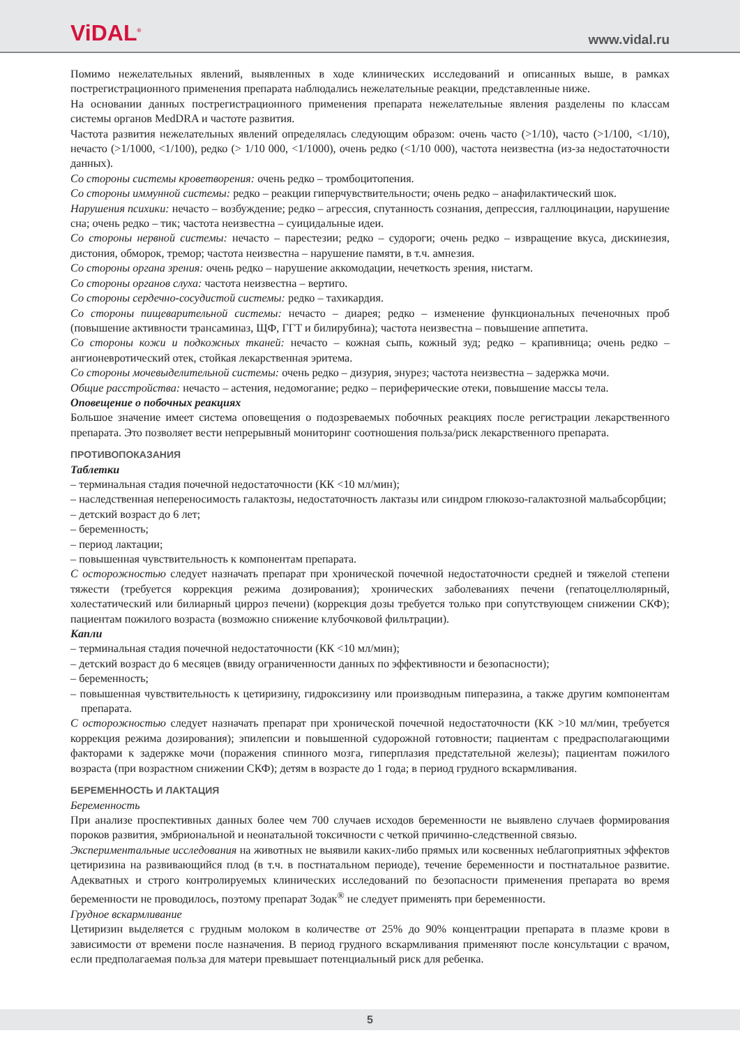ViDAL<sup>®</sup>
www.vidal.ru
Помимо нежелательных явлений, выявленных в ходе клинических исследований и описанных выше, в рамках пострегистрационного применения препарата наблюдались нежелательные реакции, представленные ниже.
На основании данных пострегистрационного применения препарата нежелательные явления разделены по классам системы органов MedDRA и частоте развития.
Частота развития нежелательных явлений определялась следующим образом: очень часто (>1/10), часто (>1/100, <1/10), нечасто (>1/1000, <1/100), редко (> 1/10 000, <1/1000), очень редко (<1/10 000), частота неизвестна (из-за недостаточности данных).
Со стороны системы кроветворения: очень редко – тромбоцитопения.
Со стороны иммунной системы: редко – реакции гиперчувствительности; очень редко – анафилактический шок.
Нарушения психики: нечасто – возбуждение; редко – агрессия, спутанность сознания, депрессия, галлюцинации, нарушение сна; очень редко – тик; частота неизвестна – суицидальные идеи.
Со стороны нервной системы: нечасто – парестезии; редко – судороги; очень редко – извращение вкуса, дискинезия, дистония, обморок, тремор; частота неизвестна – нарушение памяти, в т.ч. амнезия.
Со стороны органа зрения: очень редко – нарушение аккомодации, нечеткость зрения, нистагм.
Со стороны органов слуха: частота неизвестна – вертиго.
Со стороны сердечно-сосудистой системы: редко – тахикардия.
Со стороны пищеварительной системы: нечасто – диарея; редко – изменение функциональных печеночных проб (повышение активности трансаминаз, ЩФ, ГГТ и билирубина); частота неизвестна – повышение аппетита.
Со стороны кожи и подкожных тканей: нечасто – кожная сыпь, кожный зуд; редко – крапивница; очень редко – ангионевротический отек, стойкая лекарственная эритема.
Со стороны мочевыделительной системы: очень редко – дизурия, энурез; частота неизвестна – задержка мочи.
Общие расстройства: нечасто – астения, недомогание; редко – периферические отеки, повышение массы тела.
Оповещение о побочных реакциях
Большое значение имеет система оповещения о подозреваемых побочных реакциях после регистрации лекарственного препарата. Это позволяет вести непрерывный мониторинг соотношения польза/риск лекарственного препарата.
ПРОТИВОПОКАЗАНИЯ
Таблетки
– терминальная стадия почечной недостаточности (КК <10 мл/мин);
– наследственная непереносимость галактозы, недостаточность лактазы или синдром глюкозо-галактозной мальабсорбции;
– детский возраст до 6 лет;
– беременность;
– период лактации;
– повышенная чувствительность к компонентам препарата.
С осторожностью следует назначать препарат при хронической почечной недостаточности средней и тяжелой степени тяжести (требуется коррекция режима дозирования); хронических заболеваниях печени (гепатоцеллюлярный, холестатический или билиарный цирроз печени) (коррекция дозы требуется только при сопутствующем снижении СКФ); пациентам пожилого возраста (возможно снижение клубочковой фильтрации).
Капли
– терминальная стадия почечной недостаточности (КК <10 мл/мин);
– детский возраст до 6 месяцев (ввиду ограниченности данных по эффективности и безопасности);
– беременность;
– повышенная чувствительность к цетиризину, гидроксизину или производным пиперазина, а также другим компонентам препарата.
С осторожностью следует назначать препарат при хронической почечной недостаточности (КК >10 мл/мин, требуется коррекция режима дозирования); эпилепсии и повышенной судорожной готовности; пациентам с предрасполагающими факторами к задержке мочи (поражения спинного мозга, гиперплазия предстательной железы); пациентам пожилого возраста (при возрастном снижении СКФ); детям в возрасте до 1 года; в период грудного вскармливания.
БЕРЕМЕННОСТЬ И ЛАКТАЦИЯ
Беременность
При анализе проспективных данных более чем 700 случаев исходов беременности не выявлено случаев формирования пороков развития, эмбриональной и неонатальной токсичности с четкой причинно-следственной связью.
Экспериментальные исследования на животных не выявили каких-либо прямых или косвенных неблагоприятных эффектов цетиризина на развивающийся плод (в т.ч. в постнатальном периоде), течение беременности и постнатальное развитие. Адекватных и строго контролируемых клинических исследований по безопасности применения препарата во время беременности не проводилось, поэтому препарат Зодак<sup>®</sup> не следует применять при беременности.
Грудное вскармливание
Цетиризин выделяется с грудным молоком в количестве от 25% до 90% концентрации препарата в плазме крови в зависимости от времени после назначения. В период грудного вскармливания применяют после консультации с врачом, если предполагаемая польза для матери превышает потенциальный риск для ребенка.
5